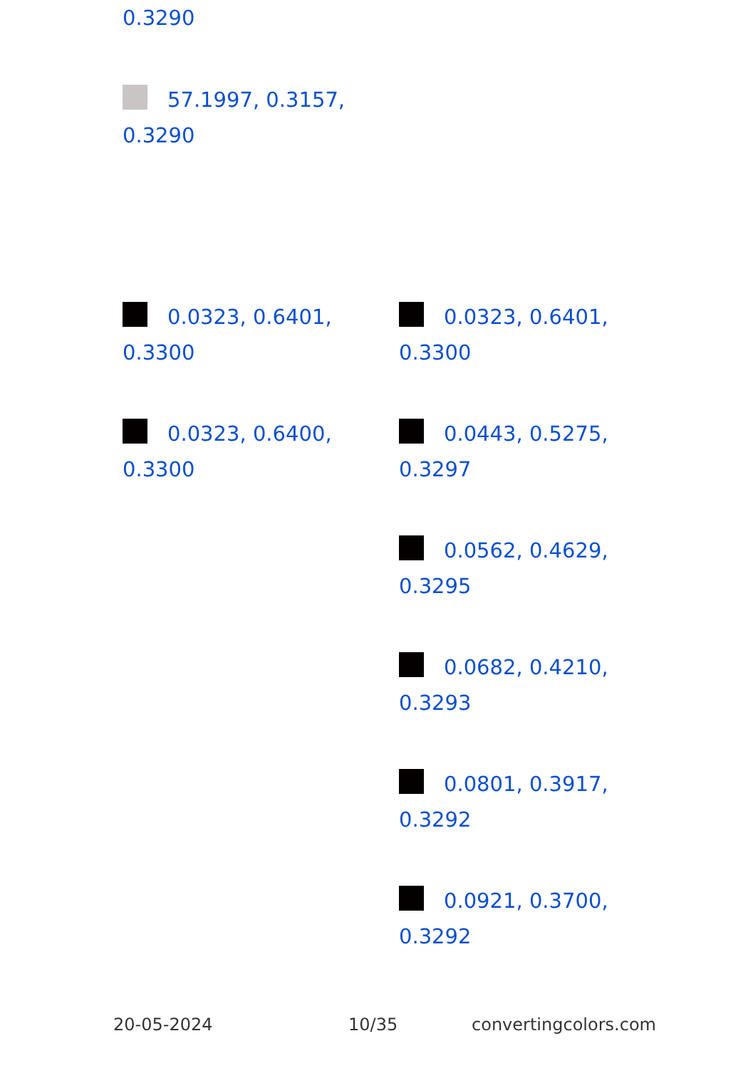0.3290
57.1997, 0.3157, 0.3290
0.0323, 0.6401, 0.3300
0.0323, 0.6400, 0.3300
0.0323, 0.6401, 0.3300
0.0443, 0.5275, 0.3297
0.0562, 0.4629, 0.3295
0.0682, 0.4210, 0.3293
0.0801, 0.3917, 0.3292
0.0921, 0.3700, 0.3292
20-05-2024 10/35 convertingcolors.com